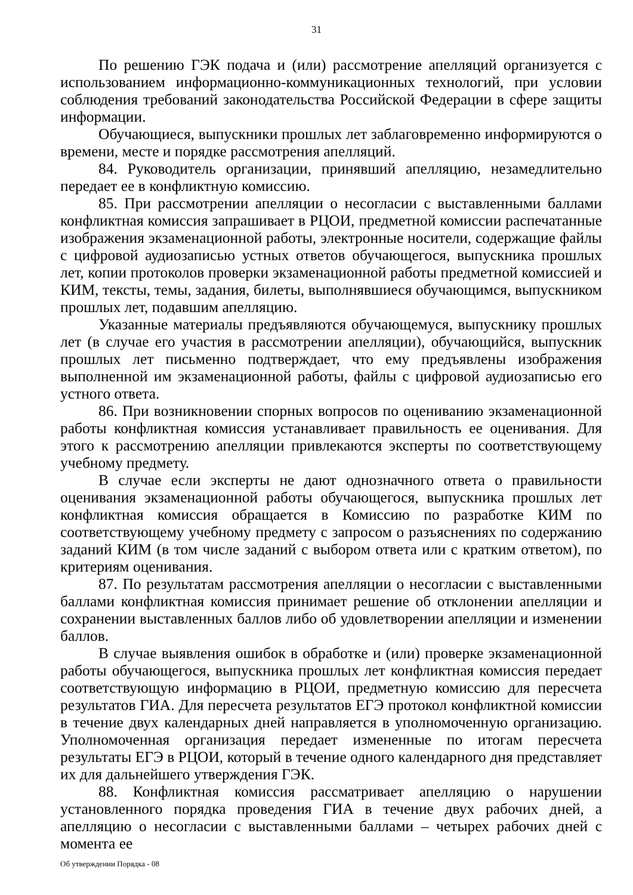31
По решению ГЭК подача и (или) рассмотрение апелляций организуется с использованием информационно-коммуникационных технологий, при условии соблюдения требований законодательства Российской Федерации в сфере защиты информации.
Обучающиеся, выпускники прошлых лет заблаговременно информируются о времени, месте и порядке рассмотрения апелляций.
84. Руководитель организации, принявший апелляцию, незамедлительно передает ее в конфликтную комиссию.
85. При рассмотрении апелляции о несогласии с выставленными баллами конфликтная комиссия запрашивает в РЦОИ, предметной комиссии распечатанные изображения экзаменационной работы, электронные носители, содержащие файлы с цифровой аудиозаписью устных ответов обучающегося, выпускника прошлых лет, копии протоколов проверки экзаменационной работы предметной комиссией и КИМ, тексты, темы, задания, билеты, выполнявшиеся обучающимся, выпускником прошлых лет, подавшим апелляцию.
Указанные материалы предъявляются обучающемуся, выпускнику прошлых лет (в случае его участия в рассмотрении апелляции), обучающийся, выпускник прошлых лет письменно подтверждает, что ему предъявлены изображения выполненной им экзаменационной работы, файлы с цифровой аудиозаписью его устного ответа.
86. При возникновении спорных вопросов по оцениванию экзаменационной работы конфликтная комиссия устанавливает правильность ее оценивания. Для этого к рассмотрению апелляции привлекаются эксперты по соответствующему учебному предмету.
В случае если эксперты не дают однозначного ответа о правильности оценивания экзаменационной работы обучающегося, выпускника прошлых лет конфликтная комиссия обращается в Комиссию по разработке КИМ по соответствующему учебному предмету с запросом о разъяснениях по содержанию заданий КИМ (в том числе заданий с выбором ответа или с кратким ответом), по критериям оценивания.
87. По результатам рассмотрения апелляции о несогласии с выставленными баллами конфликтная комиссия принимает решение об отклонении апелляции и сохранении выставленных баллов либо об удовлетворении апелляции и изменении баллов.
В случае выявления ошибок в обработке и (или) проверке экзаменационной работы обучающегося, выпускника прошлых лет конфликтная комиссия передает соответствующую информацию в РЦОИ, предметную комиссию для пересчета результатов ГИА. Для пересчета результатов ЕГЭ протокол конфликтной комиссии в течение двух календарных дней направляется в уполномоченную организацию. Уполномоченная организация передает измененные по итогам пересчета результаты ЕГЭ в РЦОИ, который в течение одного календарного дня представляет их для дальнейшего утверждения ГЭК.
88. Конфликтная комиссия рассматривает апелляцию о нарушении установленного порядка проведения ГИА в течение двух рабочих дней, а апелляцию о несогласии с выставленными баллами – четырех рабочих дней с момента ее
Об утверждении Порядка - 08